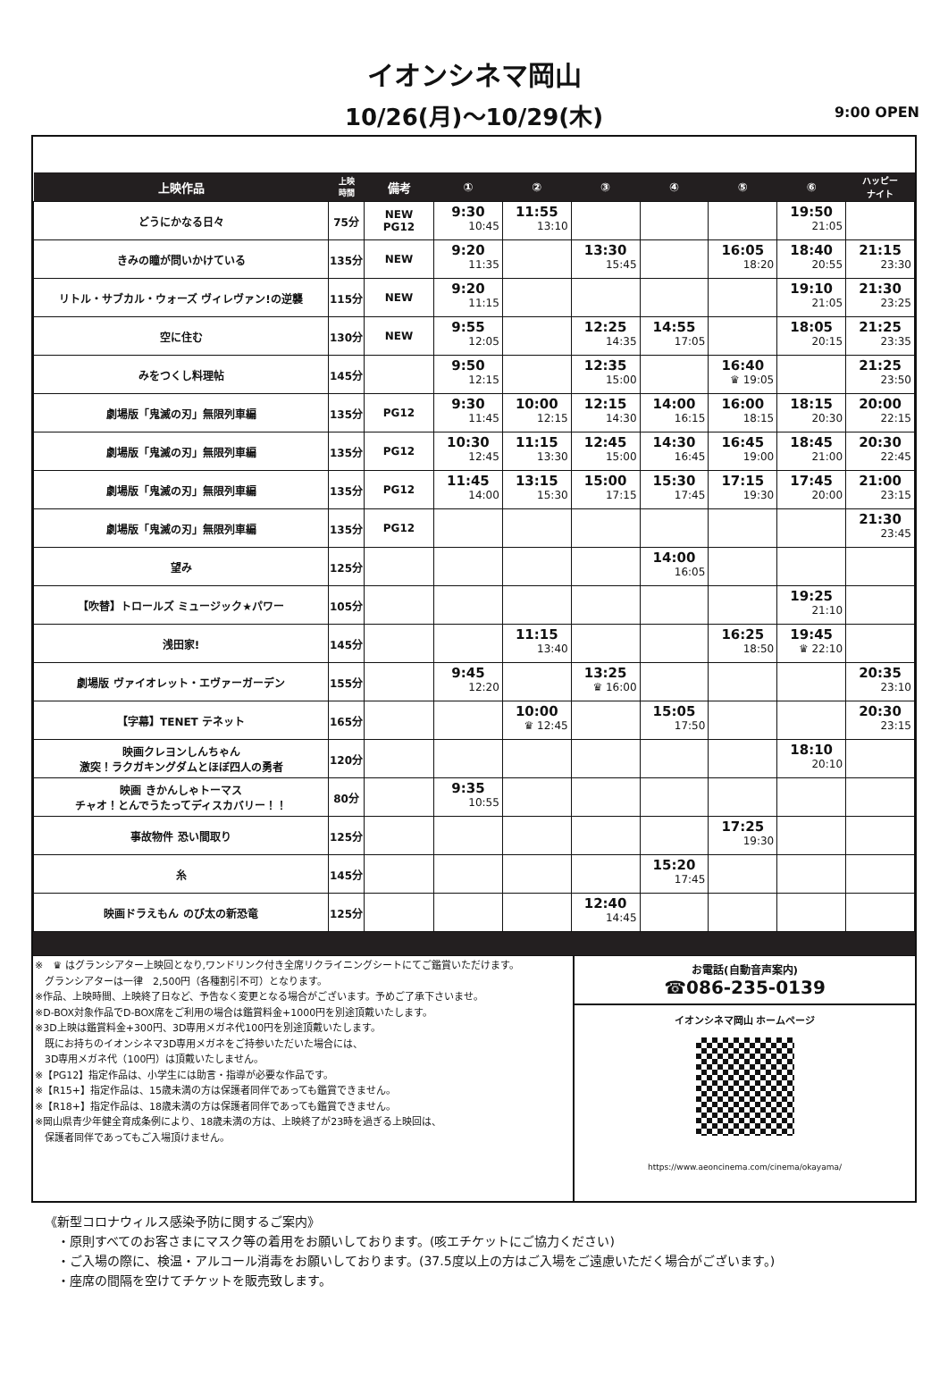イオンシネマ岡山
10/26(月)～10/29(木) 9:00 OPEN
| 上映作品 | 上映 時間 | 備考 | ① | ② | ③ | ④ | ⑤ | ⑥ | ハッピー ナイト |
| --- | --- | --- | --- | --- | --- | --- | --- | --- | --- |
| どうにかなる日々 | 75分 | NEW PG12 | 9:30 10:45 | 11:55 13:10 | | | | 19:50 21:05 | |
| きみの瞳が問いかけている | 135分 | NEW | 9:20 11:35 | | 13:30 15:45 | | 16:05 18:20 | 18:40 20:55 | 21:15 23:30 |
| リトル・サブカル・ウォーズ ヴィレヴァン!の逆襲 | 115分 | NEW | 9:20 11:15 | | | | | 19:10 21:05 | 21:30 23:25 |
| 空に住む | 130分 | NEW | 9:55 12:05 | | 12:25 14:35 | 14:55 17:05 | | 18:05 20:15 | 21:25 23:35 |
| みをつくし料理帖 | 145分 | | 9:50 12:15 | | 12:35 15:00 | | 16:40 ♛ 19:05 | | 21:25 23:50 |
| 劇場版「鬼滅の刃」無限列車編 | 135分 | PG12 | 9:30 11:45 | 10:00 12:15 | 12:15 14:30 | 14:00 16:15 | 16:00 18:15 | 18:15 20:30 | 20:00 22:15 |
| 劇場版「鬼滅の刃」無限列車編 | 135分 | PG12 | 10:30 12:45 | 11:15 13:30 | 12:45 15:00 | 14:30 16:45 | 16:45 19:00 | 18:45 21:00 | 20:30 22:45 |
| 劇場版「鬼滅の刃」無限列車編 | 135分 | PG12 | 11:45 14:00 | 13:15 15:30 | 15:00 17:15 | 15:30 17:45 | 17:15 19:30 | 17:45 20:00 | 21:00 23:15 |
| 劇場版「鬼滅の刃」無限列車編 | 135分 | PG12 | | | | | | | 21:30 23:45 |
| 望み | 125分 | | | | | 14:00 16:05 | | | |
| 【吹替】トロールズ ミュージック★パワー | 105分 | | | | | | | 19:25 21:10 | |
| 浅田家! | 145分 | | | 11:15 13:40 | | | 16:25 18:50 | 19:45 ♛ 22:10 | |
| 劇場版 ヴァイオレット・エヴァーガーデン | 155分 | | 9:45 12:20 | | 13:25 ♛ 16:00 | | | | 20:35 23:10 |
| 【字幕】TENET テネット | 165分 | | | 10:00 ♛ 12:45 | | 15:05 17:50 | | | 20:30 23:15 |
| 映画クレヨンしんちゃん 激突！ラクガキングダムとほぼ四人の勇者 | 120分 | | | | | | | 18:10 20:10 | |
| 映画 きかんしゃトーマス チャオ！とんでうたってディスカバリー！！ | 80分 | | 9:35 10:55 | | | | | | |
| 事故物件 恐い間取り | 125分 | | | | | | 17:25 19:30 | | |
| 糸 | 145分 | | | | | 15:20 17:45 | | | |
| 映画ドラえもん のび太の新恐竜 | 125分 | | | | 12:40 14:45 | | | | |
※　♛ はグランシアター上映回となり,ワンドリンク付き全席リクライニングシートにてご鑑賞いただけます。
　グランシアターは一律　2,500円（各種割引不可）となります。
※作品、上映時間、上映終了日など、予告なく変更となる場合がございます。予めご了承下さいませ。
※D-BOX対象作品でD-BOX席をご利用の場合は鑑賞料金+1000円を別途頂戴いたします。
※3D上映は鑑賞料金+300円、3D専用メガネ代100円を別途頂戴いたします。
　既にお持ちのイオンシネマ3D専用メガネをご持参いただいた場合には、
　3D専用メガネ代（100円）は頂戴いたしません。
※【PG12】指定作品は、小学生には助言・指導が必要な作品です。
※【R15+】指定作品は、15歳未満の方は保護者同伴であっても鑑賞できません。
※【R18+】指定作品は、18歳未満の方は保護者同伴であっても鑑賞できません。
※岡山県青少年健全育成条例により、18歳未満の方は、上映終了が23時を過ぎる上映回は、
　保護者同伴であってもご入場頂けません。
お電話(自動音声案内)
☎086-235-0139
イオンシネマ岡山 ホームページ
https://www.aeoncinema.com/cinema/okayama/
《新型コロナウィルス感染予防に関するご案内》
　・原則すべてのお客さまにマスク等の着用をお願いしております。(咳エチケットにご協力ください)
　・ご入場の際に、検温・アルコール消毒をお願いしております。(37.5度以上の方はご入場をご遠慮いただく場合がございます。)
　・座席の間隔を空けてチケットを販売致します。